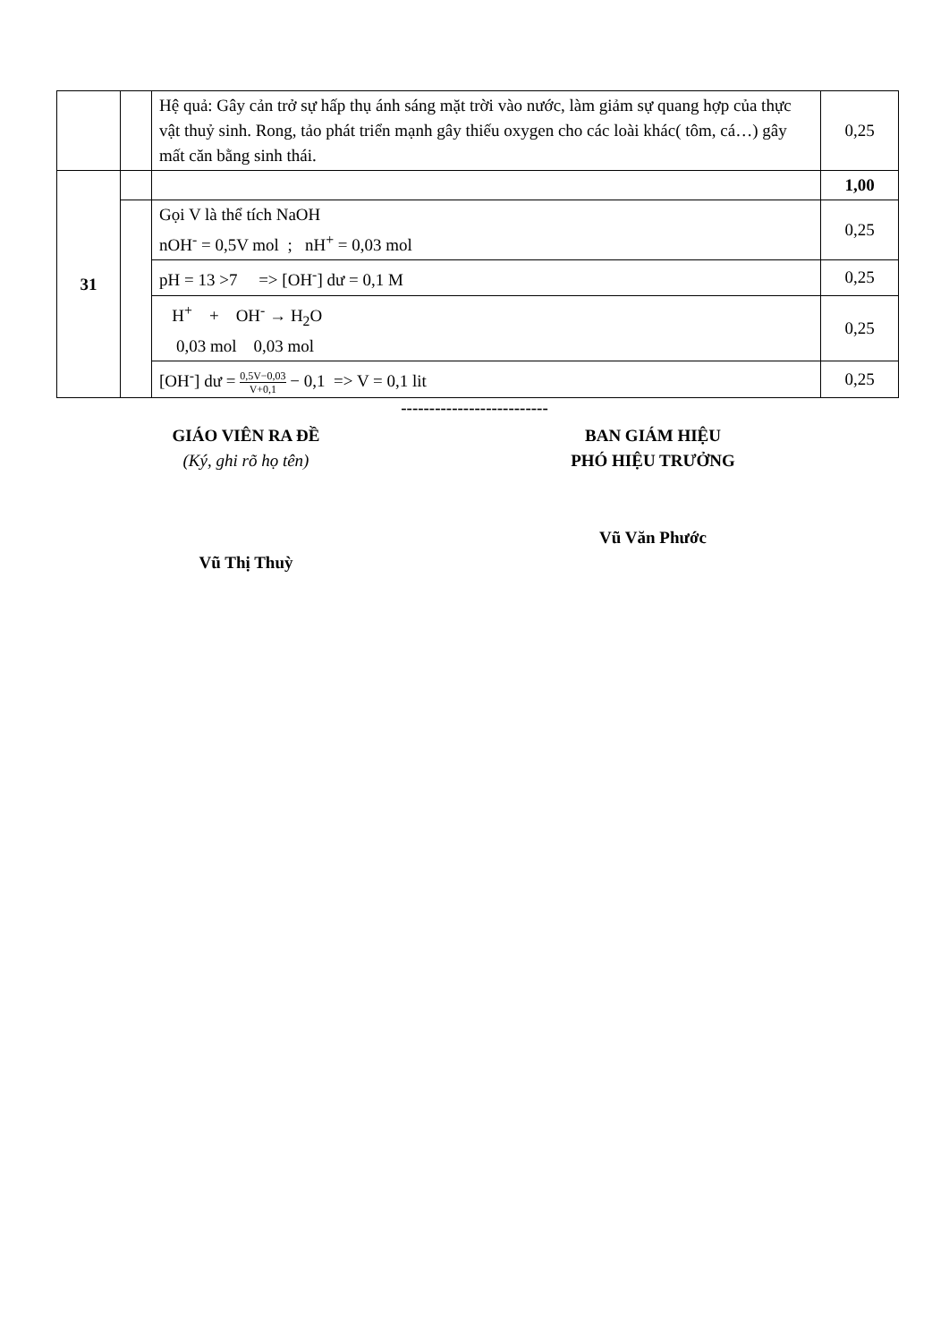| | | Hệ quả: Gây cản trở sự hấp thụ ánh sáng mặt trời vào nước, làm giảm sự quang hợp của thực vật thuỷ sinh. Rong, tảo phát triển mạnh gây thiếu oxygen cho các loài khác( tôm, cá…) gây mất căn bằng sinh thái. | 0,25 |
| 31 | | | 1,00 |
| | | Gọi V là thể tích NaOH nOH<sup>-</sup> = 0,5V mol ; nH<sup>+</sup> = 0,03 mol | 0,25 |
| | | pH = 13 >7 => [OH<sup>-</sup>] dư = 0,1 M | 0,25 |
| | | H<sup>+</sup> + OH<sup>-</sup> → H<sub>2</sub>O 0,03 mol 0,03 mol | 0,25 |
| | | [OH<sup>-</sup>] dư = 0,5V−0,03 V+0,1 − 0,1 => V = 0,1 lit | 0,25 |
--------------------------
GIÁO VIÊN RA ĐỀ
(Ký, ghi rõ họ tên)
BAN GIÁM HIỆU
PHÓ HIỆU TRƯỞNG
Vũ Văn Phước
Vũ Thị Thuỳ